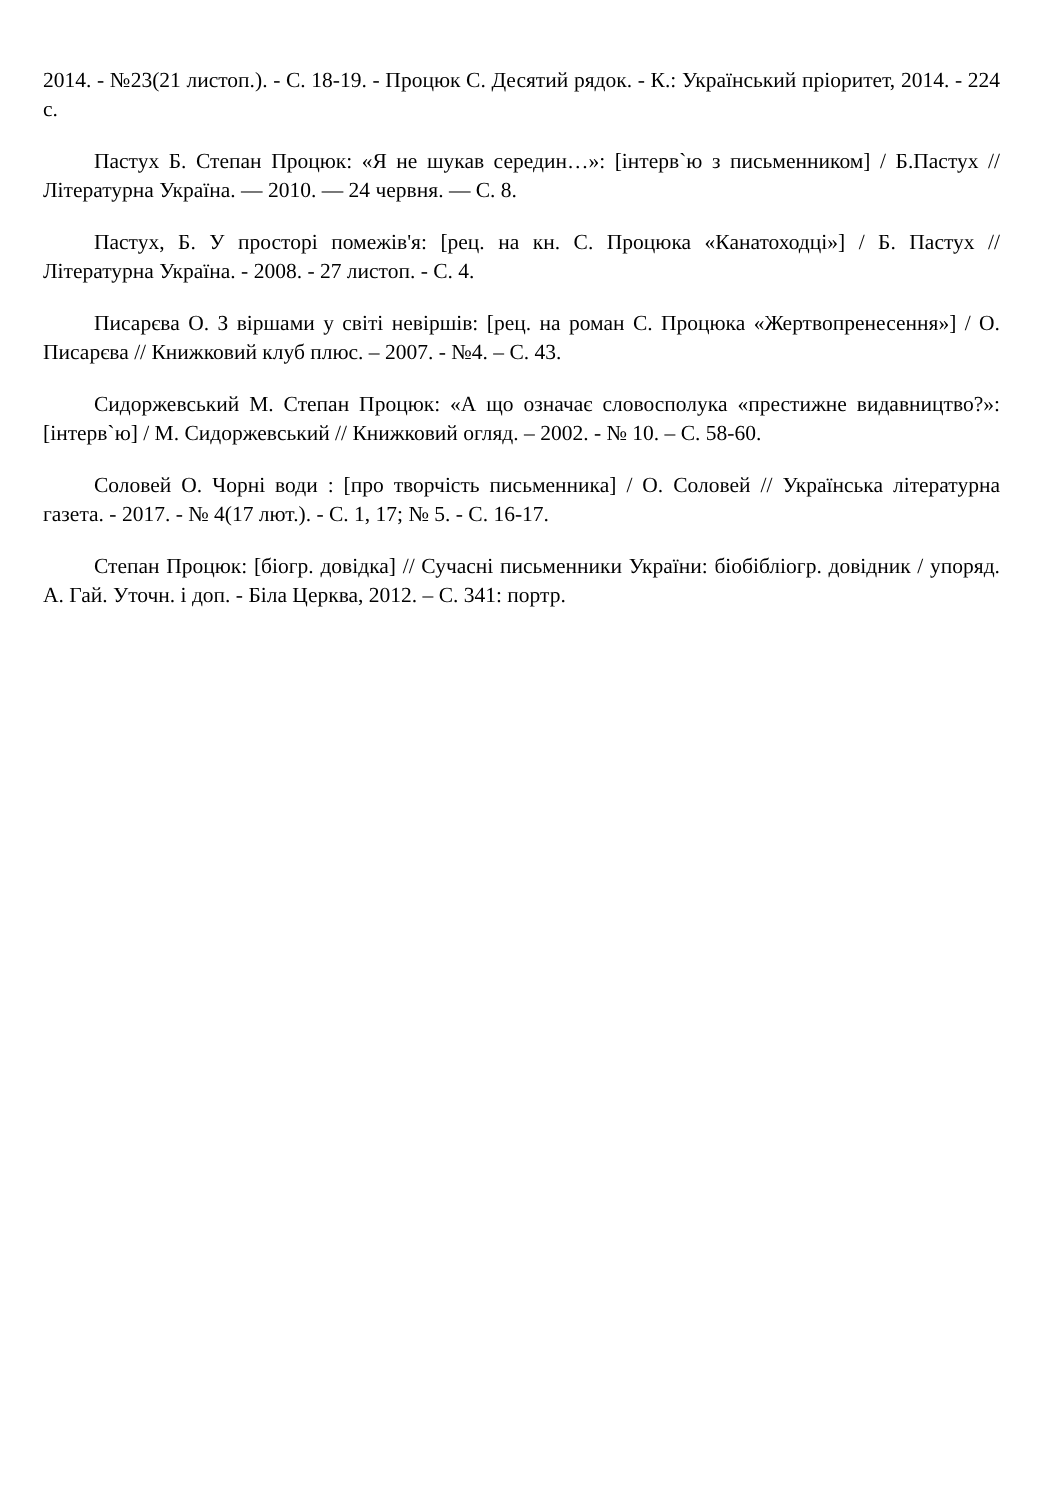2014. - №23(21 листоп.). - С. 18-19. - Процюк С. Десятий рядок. - К.: Український пріоритет, 2014. - 224 с.
Пастух Б. Степан Процюк: «Я не шукав середин…»: [інтерв`ю з письменником] / Б.Пастух // Літературна Україна. — 2010. — 24 червня. — С. 8.
Пастух, Б. У просторі помежів'я: [рец. на кн. С. Процюка «Канатоходці»] / Б. Пастух // Літературна Україна. - 2008. - 27 листоп. - С. 4.
Писарєва О. З віршами у світі невіршів: [рец. на роман С. Процюка «Жертвопренесення»] / О. Писарєва // Книжковий клуб плюс. – 2007. - №4. – С. 43.
Сидоржевський М. Степан Процюк: «А що означає словосполука «престижне видавництво?»: [інтерв`ю] / М. Сидоржевський // Книжковий огляд. – 2002. - № 10. – С. 58-60.
Соловей О. Чорні води : [про творчість письменника] / О. Соловей // Українська літературна газета. - 2017. - № 4(17 лют.). - С. 1, 17; № 5. - С. 16-17.
Степан Процюк: [біогр. довідка] // Сучасні письменники України: біобібліогр. довідник / упоряд. А. Гай. Уточн. і доп. - Біла Церква, 2012. – С. 341: портр.